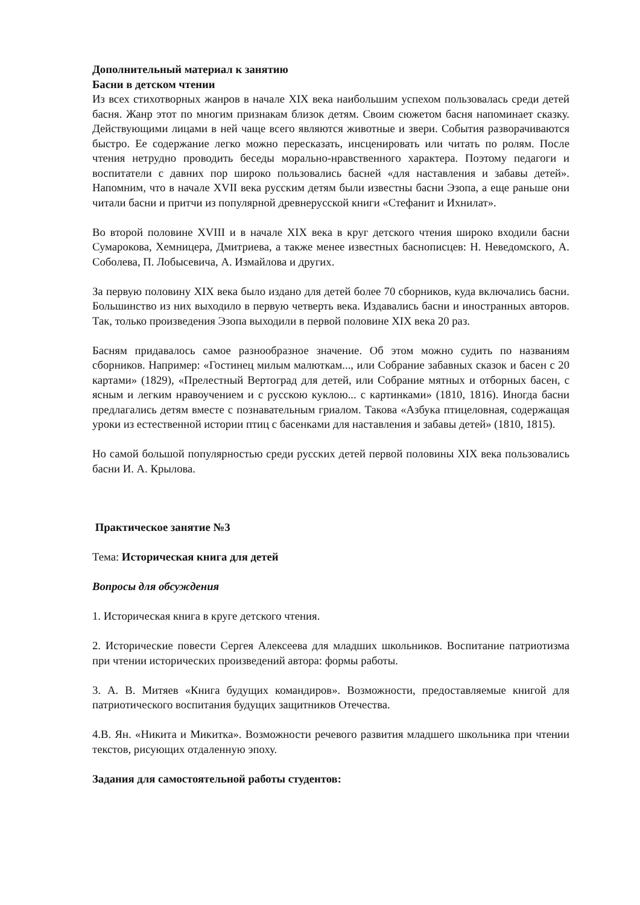Дополнительный материал к занятию
Басни в детском чтении
Из всех стихотворных жанров в начале XIX века наибольшим успехом пользовалась среди детей басня. Жанр этот по многим признакам близок детям. Своим сюжетом басня напоминает сказку. Действующими лицами в ней чаще всего являются животные и звери. События разворачиваются быстро. Ее содержание легко можно пересказать, инсценировать или читать по ролям. После чтения нетрудно проводить беседы морально-нравственного характера. Поэтому педагоги и воспитатели с давних пор широко пользовались басней «для наставления и забавы детей». Напомним, что в начале XVII века русским детям были известны басни Эзопа, а еще раньше они читали басни и притчи из популярной древнерусской книги «Стефанит и Ихнилат».
Во второй половине XVIII и в начале XIX века в круг детского чтения широко входили басни Сумарокова, Хемницера, Дмитриева, а также менее известных баснописцев: Н. Неведомского, А. Соболева, П. Лобысевича, А. Измайлова и других.
За первую половину XIX века было издано для детей более 70 сборников, куда включались басни. Большинство из них выходило в первую четверть века. Издавались басни и иностранных авторов. Так, только произведения Эзопа выходили в первой половине XIX века 20 раз.
Басням придавалось самое разнообразное значение. Об этом можно судить по названиям сборников. Например: «Гостинец милым малюткам..., или Собрание забавных сказок и басен с 20 картами» (1829), «Прелестный Вертоград для детей, или Собрание мятных и отборных басен, с ясным и легким нравоучением и с русскою куклою... с картинками» (1810, 1816). Иногда басни предлагались детям вместе с познавательным гриалом. Такова «Азбука птицеловная, содержащая уроки из естественной истории птиц с басенками для наставления и забавы детей» (1810, 1815).
Но самой большой популярностью среди русских детей первой половины XIX века пользовались басни И. А. Крылова.
Практическое занятие №3
Тема: Историческая книга для детей
Вопросы для обсуждения
1. Историческая книга в круге детского чтения.
2. Исторические повести Сергея Алексеева для младших школьников. Воспитание патриотизма при чтении исторических произведений автора: формы работы.
3. А. В. Митяев «Книга будущих командиров». Возможности, предоставляемые книгой для патриотического воспитания будущих защитников Отечества.
4.В. Ян. «Никита и Микитка». Возможности речевого развития младшего школьника при чтении текстов, рисующих отдаленную эпоху.
Задания для самостоятельной работы студентов: